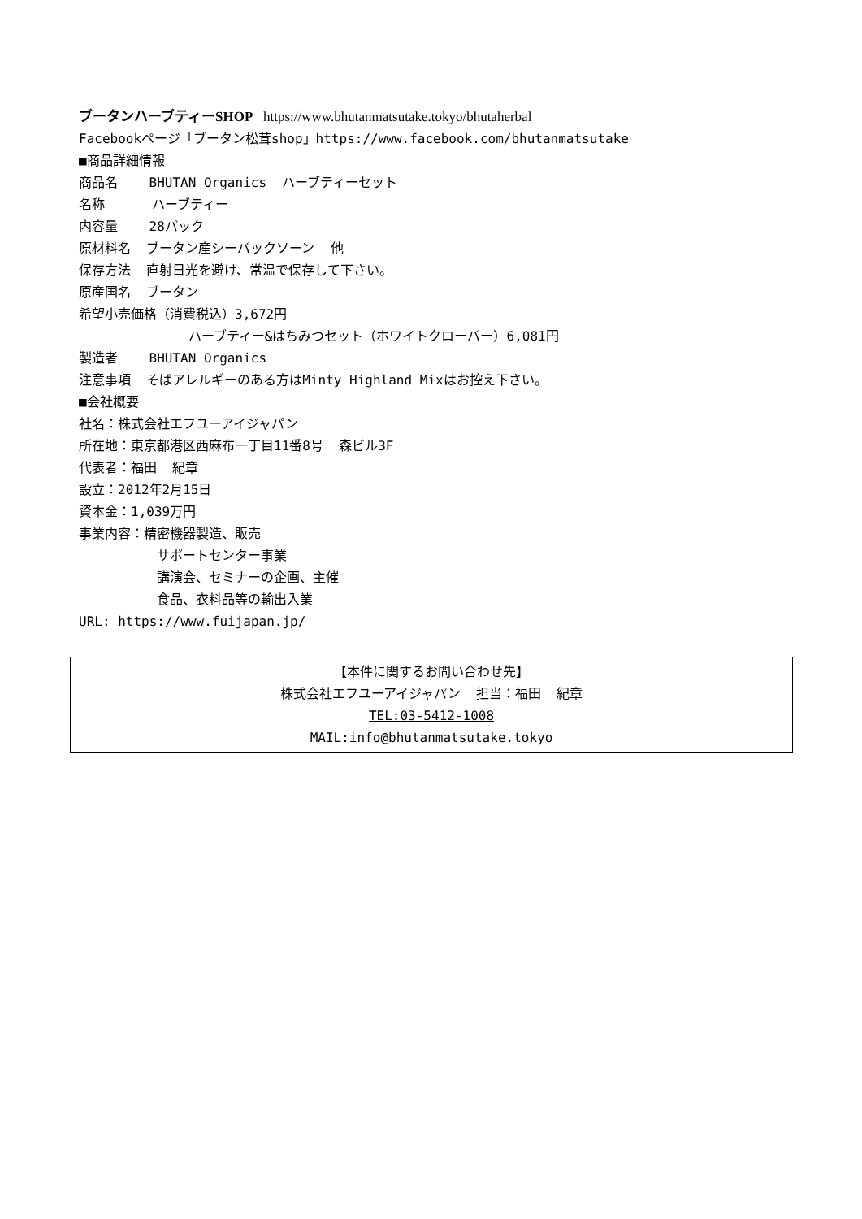ブータンハーブティーSHOP https://www.bhutanmatsutake.tokyo/bhutaherbal
Facebookページ「ブータン松茸shop」https://www.facebook.com/bhutanmatsutake
■商品詳細情報
商品名 BHUTAN Organics ハーブティーセット
名称 ハーブティー
内容量 28パック
原材料名 ブータン産シーバックソーン 他
保存方法 直射日光を避け、常温で保存して下さい。
原産国名 ブータン
希望小売価格（消費税込）3,672円
ハーブティー&はちみつセット（ホワイトクローバー）6,081円
製造者 BHUTAN Organics
注意事項 そばアレルギーのある方はMinty Highland Mixはお控え下さい。
■会社概要
社名：株式会社エフユーアイジャパン
所在地：東京都港区西麻布一丁目11番8号 森ビル3F
代表者：福田 紀章
設立：2012年2月15日
資本金：1,039万円
事業内容：精密機器製造、販売
サポートセンター事業
講演会、セミナーの企画、主催
食品、衣料品等の輸出入業
URL: https://www.fuijapan.jp/
【本件に関するお問い合わせ先】
株式会社エフユーアイジャパン 担当：福田 紀章
TEL:03-5412-1008
MAIL:info@bhutanmatsutake.tokyo